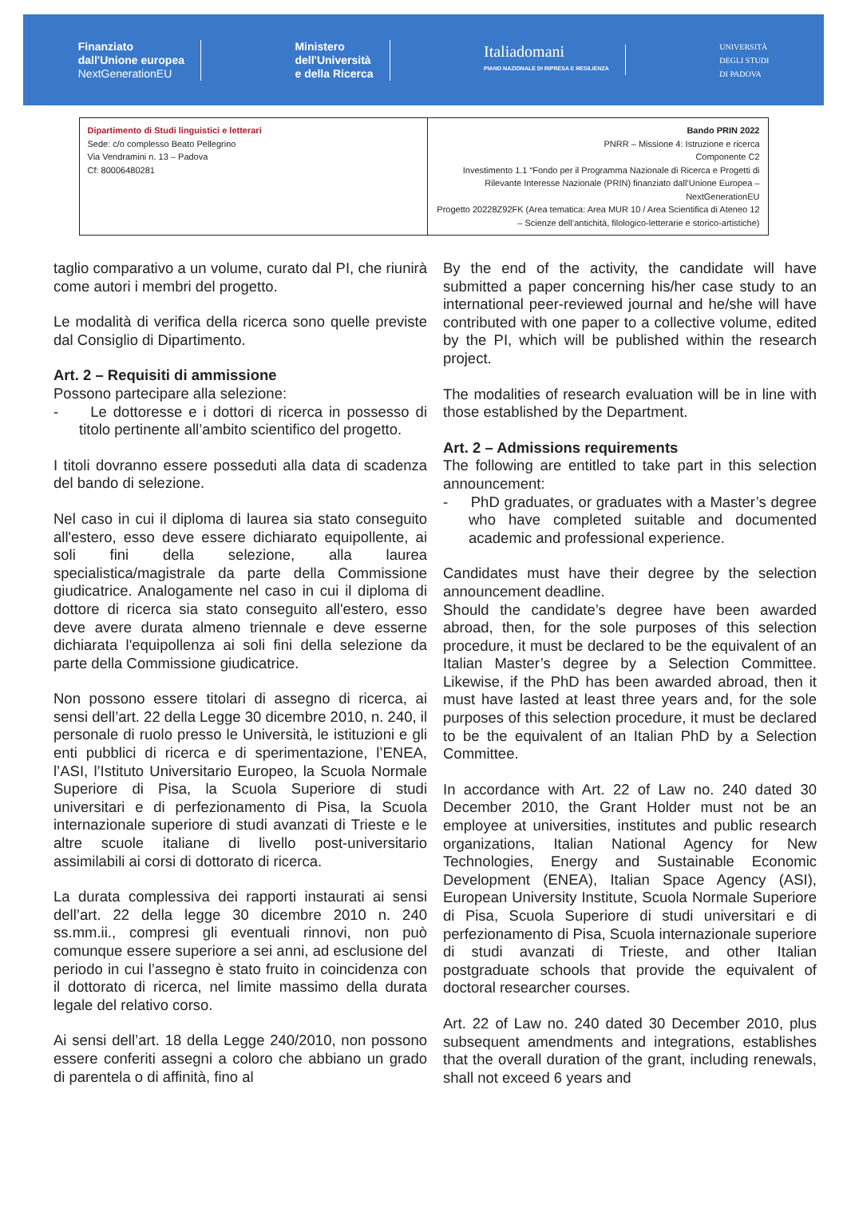Finanziato
dall'Unione europea
NextGenerationEU
Ministero
dell'Università
e della Ricerca
Italiadomani
PIANO NAZIONALE DI RIPRESA E RESILIENZA
UNIVERSITÀ
DEGLI STUDI
DI PADOVA
| Dipartimento di Studi linguistici e letterari Sede: c/o complesso Beato Pellegrino Via Vendramini n. 13 – Padova Cf: 80006480281 | Bando PRIN 2022 PNRR – Missione 4: Istruzione e ricerca Componente C2 Investimento 1.1 “Fondo per il Programma Nazionale di Ricerca e Progetti di Rilevante Interesse Nazionale (PRIN) finanziato dall’Unione Europea – NextGenerationEU Progetto 20228Z92FK (Area tematica: Area MUR 10 / Area Scientifica di Ateneo 12 – Scienze dell’antichità, filologico-letterarie e storico-artistiche) |
taglio comparativo a un volume, curato dal PI, che riunirà come autori i membri del progetto.
Le modalità di verifica della ricerca sono quelle previste dal Consiglio di Dipartimento.
Art. 2 – Requisiti di ammissione
Possono partecipare alla selezione:
- Le dottoresse e i dottori di ricerca in possesso di titolo pertinente all’ambito scientifico del progetto.
I titoli dovranno essere posseduti alla data di scadenza del bando di selezione.
Nel caso in cui il diploma di laurea sia stato conseguito all'estero, esso deve essere dichiarato equipollente, ai soli fini della selezione, alla laurea specialistica/magistrale da parte della Commissione giudicatrice. Analogamente nel caso in cui il diploma di dottore di ricerca sia stato conseguito all'estero, esso deve avere durata almeno triennale e deve esserne dichiarata l'equipollenza ai soli fini della selezione da parte della Commissione giudicatrice.
Non possono essere titolari di assegno di ricerca, ai sensi dell’art. 22 della Legge 30 dicembre 2010, n. 240, il personale di ruolo presso le Università, le istituzioni e gli enti pubblici di ricerca e di sperimentazione, l’ENEA, l’ASI, l’Istituto Universitario Europeo, la Scuola Normale Superiore di Pisa, la Scuola Superiore di studi universitari e di perfezionamento di Pisa, la Scuola internazionale superiore di studi avanzati di Trieste e le altre scuole italiane di livello post-universitario assimilabili ai corsi di dottorato di ricerca.
La durata complessiva dei rapporti instaurati ai sensi dell’art. 22 della legge 30 dicembre 2010 n. 240 ss.mm.ii., compresi gli eventuali rinnovi, non può comunque essere superiore a sei anni, ad esclusione del periodo in cui l’assegno è stato fruito in coincidenza con il dottorato di ricerca, nel limite massimo della durata legale del relativo corso.
Ai sensi dell’art. 18 della Legge 240/2010, non possono essere conferiti assegni a coloro che abbiano un grado di parentela o di affinità, fino al
By the end of the activity, the candidate will have submitted a paper concerning his/her case study to an international peer-reviewed journal and he/she will have contributed with one paper to a collective volume, edited by the PI, which will be published within the research project.
The modalities of research evaluation will be in line with those established by the Department.
Art. 2 – Admissions requirements
The following are entitled to take part in this selection announcement:
- PhD graduates, or graduates with a Master’s degree who have completed suitable and documented academic and professional experience.
Candidates must have their degree by the selection announcement deadline.
Should the candidate’s degree have been awarded abroad, then, for the sole purposes of this selection procedure, it must be declared to be the equivalent of an Italian Master’s degree by a Selection Committee. Likewise, if the PhD has been awarded abroad, then it must have lasted at least three years and, for the sole purposes of this selection procedure, it must be declared to be the equivalent of an Italian PhD by a Selection Committee.
In accordance with Art. 22 of Law no. 240 dated 30 December 2010, the Grant Holder must not be an employee at universities, institutes and public research organizations, Italian National Agency for New Technologies, Energy and Sustainable Economic Development (ENEA), Italian Space Agency (ASI), European University Institute, Scuola Normale Superiore di Pisa, Scuola Superiore di studi universitari e di perfezionamento di Pisa, Scuola internazionale superiore di studi avanzati di Trieste, and other Italian postgraduate schools that provide the equivalent of doctoral researcher courses.
Art. 22 of Law no. 240 dated 30 December 2010, plus subsequent amendments and integrations, establishes that the overall duration of the grant, including renewals, shall not exceed 6 years and